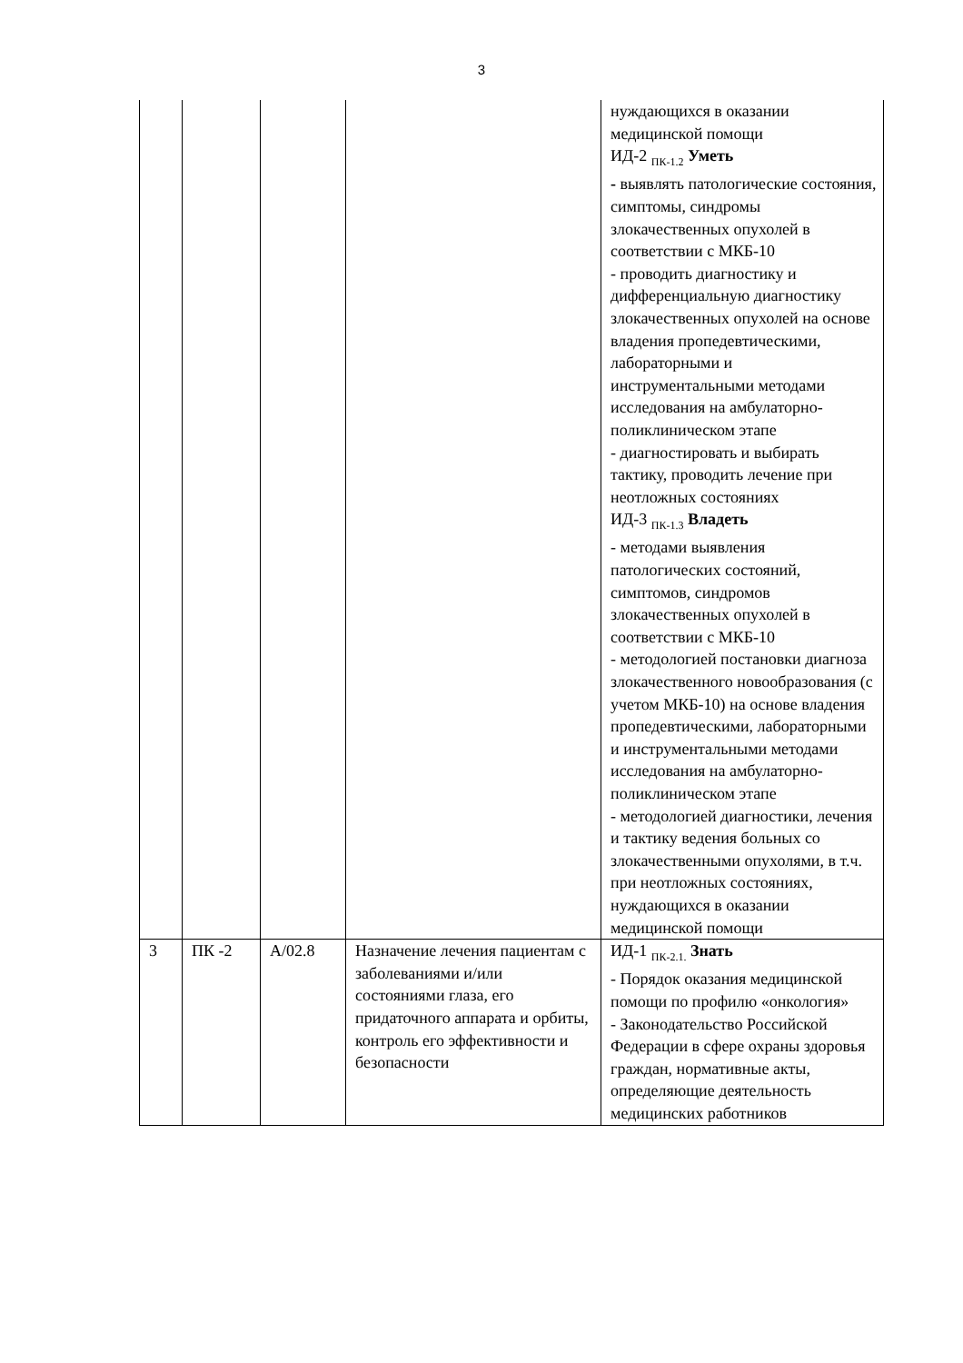3
| | | | | нуждающихся в оказании медицинской помощи ИД-2 <sub>ПК-1.2</sub> Уметь - выявлять патологические состояния, симптомы, синдромы злокачественных опухолей в соответствии с МКБ-10 - проводить диагностику и дифференциальную диагностику злокачественных опухолей на основе владения пропедевтическими, лабораторными и инструментальными методами исследования на амбулаторно-поликлиническом этапе - диагностировать и выбирать тактику, проводить лечение при неотложных состояниях ИД-3 <sub>ПК-1.3</sub> Владеть - методами выявления патологических состояний, симптомов, синдромов злокачественных опухолей в соответствии с МКБ-10 - методологией постановки диагноза злокачественного новообразования (с учетом МКБ-10) на основе владения пропедевтическими, лабораторными и инструментальными методами исследования на амбулаторно-поликлиническом этапе - методологией диагностики, лечения и тактику ведения больных со злокачественными опухолями, в т.ч. при неотложных состояниях, нуждающихся в оказании медицинской помощи |
| 3 | ПК -2 | А/02.8 | Назначение лечения пациентам с заболеваниями и/или состояниями глаза, его придаточного аппарата и орбиты, контроль его эффективности и безопасности | ИД-1 <sub>ПК-2.1.</sub> Знать - Порядок оказания медицинской помощи по профилю «онкология» - Законодательство Российской Федерации в сфере охраны здоровья граждан, нормативные акты, определяющие деятельность медицинских работников |